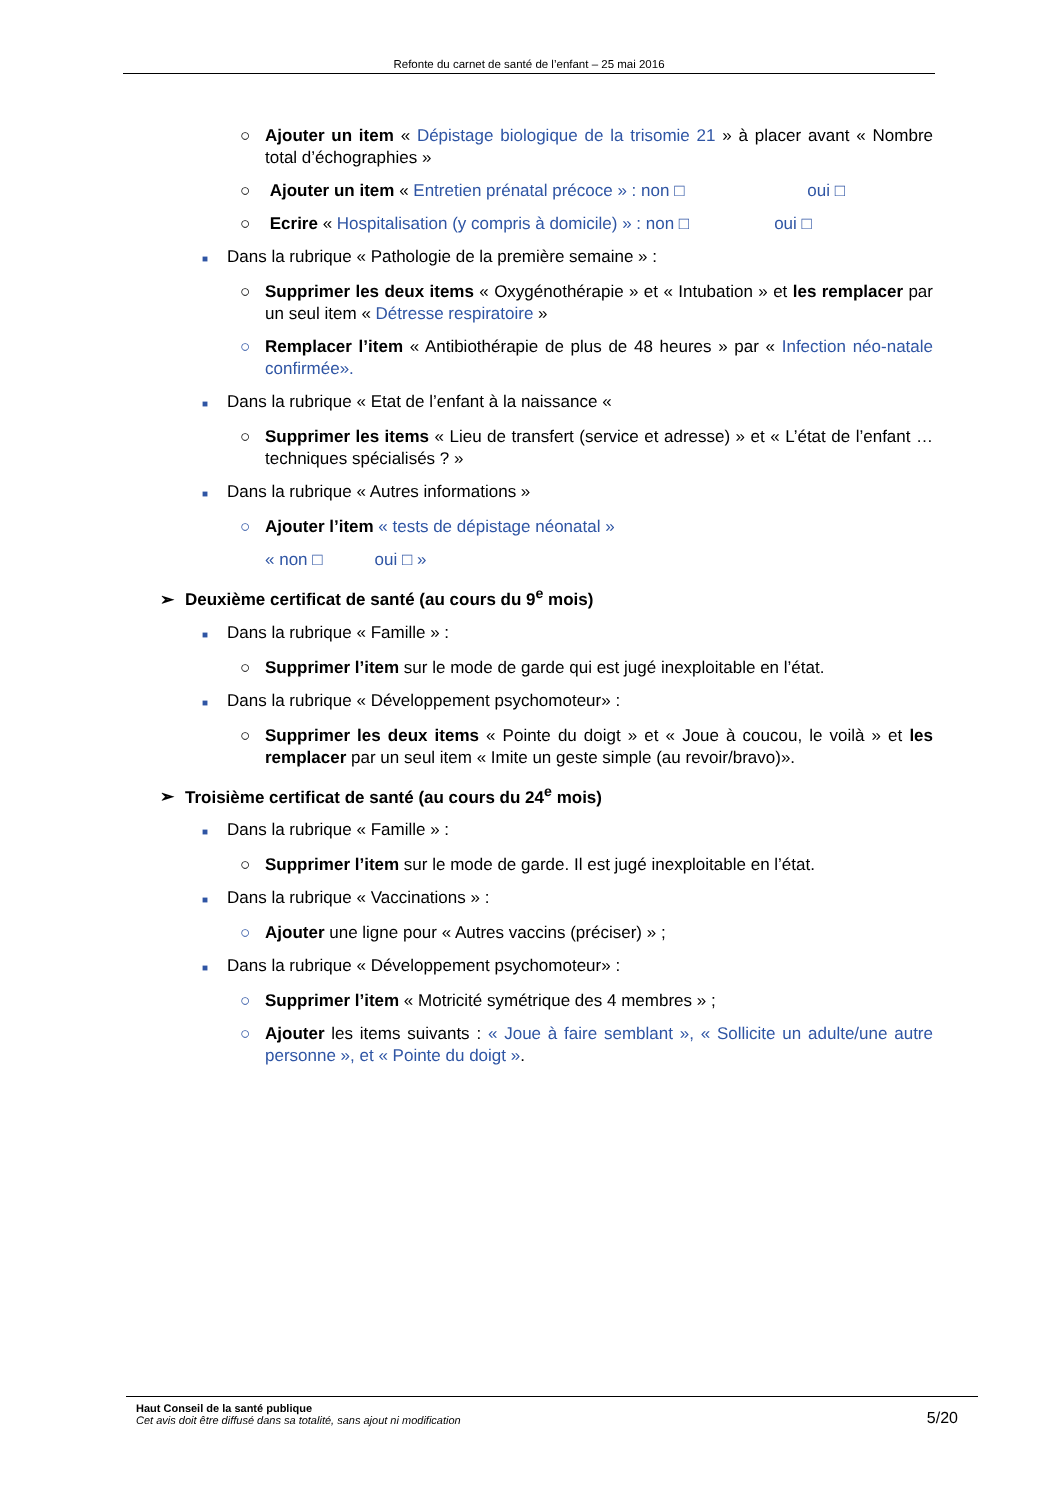Refonte du carnet de santé de l’enfant – 25 mai 2016
○ Ajouter un item « Dépistage biologique de la trisomie 21 » à placer avant « Nombre total d’échographies »
○ Ajouter un item « Entretien prénatal précoce » : non □ oui □
○ Ecrire « Hospitalisation (y compris à domicile) » : non □ oui □
■ Dans la rubrique « Pathologie de la première semaine » :
○ Supprimer les deux items « Oxygénothérapie » et « Intubation » et les remplacer par un seul item « Détresse respiratoire »
○ Remplacer l’item « Antibiothérapie de plus de 48 heures » par « Infection néo-natale confirmée».
■ Dans la rubrique « Etat de l’enfant à la naissance «
○ Supprimer les items « Lieu de transfert (service et adresse) » et « L’état de l’enfant …techniques spécialisés ? »
■ Dans la rubrique « Autres informations »
○ Ajouter l’item « tests de dépistage néonatal »
« non □ oui □ »
➢ Deuxième certificat de santé (au cours du 9<sup>e</sup> mois)
■ Dans la rubrique « Famille » :
○ Supprimer l’item sur le mode de garde qui est jugé inexploitable en l’état.
■ Dans la rubrique « Développement psychomoteur» :
○ Supprimer les deux items « Pointe du doigt » et « Joue à coucou, le voilà » et les remplacer par un seul item « Imite un geste simple (au revoir/bravo)».
➢ Troisième certificat de santé (au cours du 24<sup>e</sup> mois)
■ Dans la rubrique « Famille » :
○ Supprimer l’item sur le mode de garde. Il est jugé inexploitable en l’état.
■ Dans la rubrique « Vaccinations » :
○ Ajouter une ligne pour « Autres vaccins (préciser) » ;
■ Dans la rubrique « Développement psychomoteur» :
○ Supprimer l’item « Motricité symétrique des 4 membres » ;
○ Ajouter les items suivants : « Joue à faire semblant », « Sollicite un adulte/une autre personne », et « Pointe du doigt ».
Haut Conseil de la santé publique
Cet avis doit être diffusé dans sa totalité, sans ajout ni modification
5/20